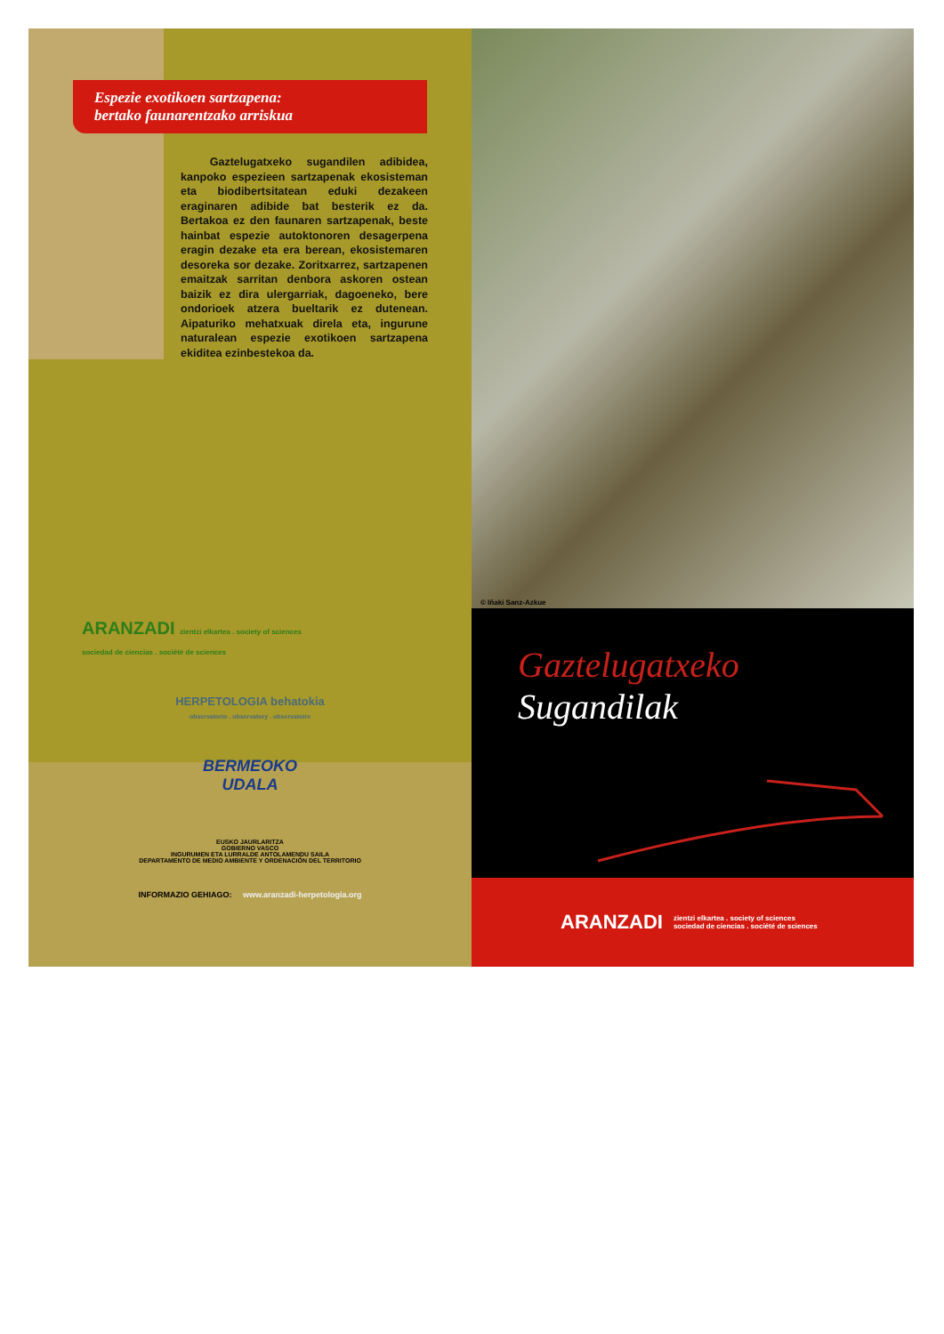Espezie exotikoen sartzapena:
bertako faunarentzako arriskua
Gaztelugatxeko sugandilen adibidea, kanpoko espezieen sartzapenak ekosisteman eta biodibertsitatean eduki dezakeen eraginaren adibide bat besterik ez da. Bertakoa ez den faunaren sartzapenak, beste hainbat espezie autoktonoren desagerpena eragin dezake eta era berean, ekosistemaren desoreka sor dezake. Zoritxarrez, sartzapenen emaitzak sarritan denbora askoren ostean baizik ez dira ulergarriak, dagoeneko, bere ondorioek atzera bueltarik ez dutenean. Aipaturiko mehatxuak direla eta, ingurune naturalean espezie exotikoen sartzapena ekiditea ezinbestekoa da.
ARANZADI zientzi elkartea . society of sciences
sociedad de ciencias . société de sciences
HERPETOLOGIA behatokia
observatorio . observatory . observatoire
BERMEOKO
UDALA
EUSKO JAURLARITZA
GOBIERNO VASCO
INGURUMEN ETA LURRALDE ANTOLAMENDU SAILA
DEPARTAMENTO DE MEDIO AMBIENTE Y ORDENACIÓN DEL TERRITORIO
INFORMAZIO GEHIAGO: www.aranzadi-herpetologia.org
© Iñaki Sanz-Azkue
Gaztelugatxeko
Sugandilak
ARANZADI zientzi elkartea . society of sciences
sociedad de ciencias . société de sciences